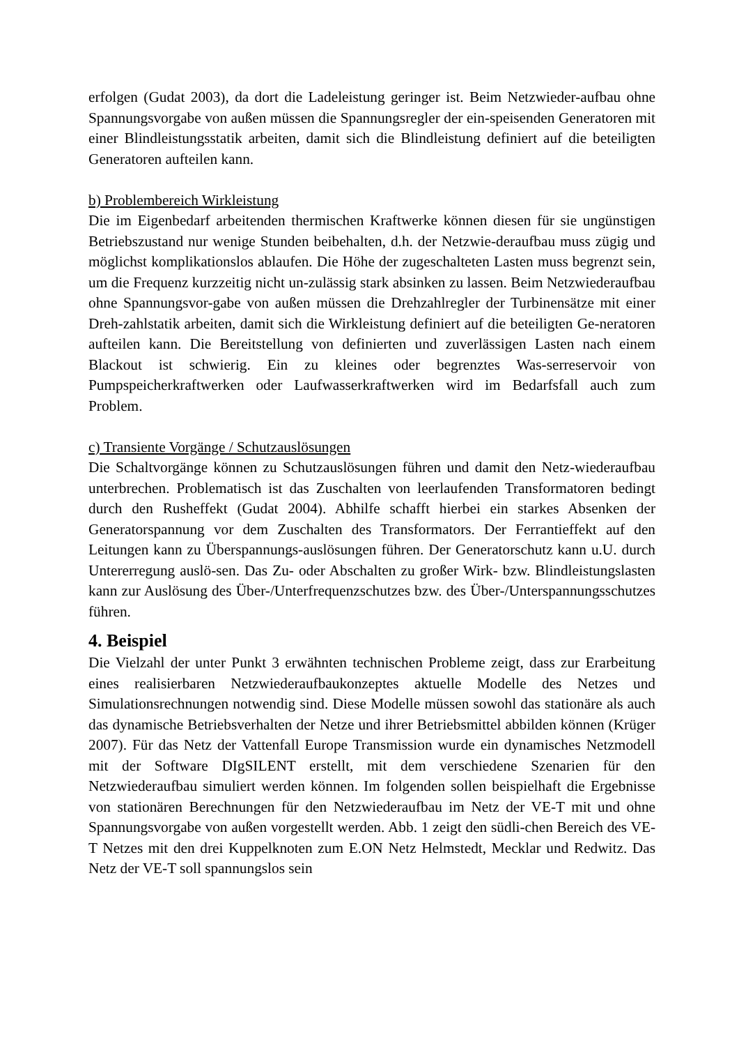erfolgen (Gudat 2003), da dort die Ladeleistung geringer ist. Beim Netzwieder-aufbau ohne Spannungsvorgabe von außen müssen die Spannungsregler der ein-speisenden Generatoren mit einer Blindleistungsstatik arbeiten, damit sich die Blindleistung definiert auf die beteiligten Generatoren aufteilen kann.
b) Problembereich Wirkleistung
Die im Eigenbedarf arbeitenden thermischen Kraftwerke können diesen für sie ungünstigen Betriebszustand nur wenige Stunden beibehalten, d.h. der Netzwie-deraufbau muss zügig und möglichst komplikationslos ablaufen. Die Höhe der zugeschalteten Lasten muss begrenzt sein, um die Frequenz kurzzeitig nicht un-zulässig stark absinken zu lassen. Beim Netzwiederaufbau ohne Spannungsvor-gabe von außen müssen die Drehzahlregler der Turbinensätze mit einer Dreh-zahlstatik arbeiten, damit sich die Wirkleistung definiert auf die beteiligten Ge-neratoren aufteilen kann. Die Bereitstellung von definierten und zuverlässigen Lasten nach einem Blackout ist schwierig. Ein zu kleines oder begrenztes Was-serreservoir von Pumpspeicherkraftwerken oder Laufwasserkraftwerken wird im Bedarfsfall auch zum Problem.
c) Transiente Vorgänge / Schutzauslösungen
Die Schaltvorgänge können zu Schutzauslösungen führen und damit den Netz-wiederaufbau unterbrechen. Problematisch ist das Zuschalten von leerlaufenden Transformatoren bedingt durch den Rusheffekt (Gudat 2004). Abhilfe schafft hierbei ein starkes Absenken der Generatorspannung vor dem Zuschalten des Transformators. Der Ferrantieffekt auf den Leitungen kann zu Überspannungs-auslösungen führen. Der Generatorschutz kann u.U. durch Untererregung auslö-sen. Das Zu- oder Abschalten zu großer Wirk- bzw. Blindleistungslasten kann zur Auslösung des Über-/Unterfrequenzschutzes bzw. des Über-/Unterspannungsschutzes führen.
4. Beispiel
Die Vielzahl der unter Punkt 3 erwähnten technischen Probleme zeigt, dass zur Erarbeitung eines realisierbaren Netzwiederaufbaukonzeptes aktuelle Modelle des Netzes und Simulationsrechnungen notwendig sind. Diese Modelle müssen sowohl das stationäre als auch das dynamische Betriebsverhalten der Netze und ihrer Betriebsmittel abbilden können (Krüger 2007). Für das Netz der Vattenfall Europe Transmission wurde ein dynamisches Netzmodell mit der Software DIgSILENT erstellt, mit dem verschiedene Szenarien für den Netzwiederaufbau simuliert werden können. Im folgenden sollen beispielhaft die Ergebnisse von stationären Berechnungen für den Netzwiederaufbau im Netz der VE-T mit und ohne Spannungsvorgabe von außen vorgestellt werden. Abb. 1 zeigt den südli-chen Bereich des VE-T Netzes mit den drei Kuppelknoten zum E.ON Netz Helmstedt, Mecklar und Redwitz. Das Netz der VE-T soll spannungslos sein